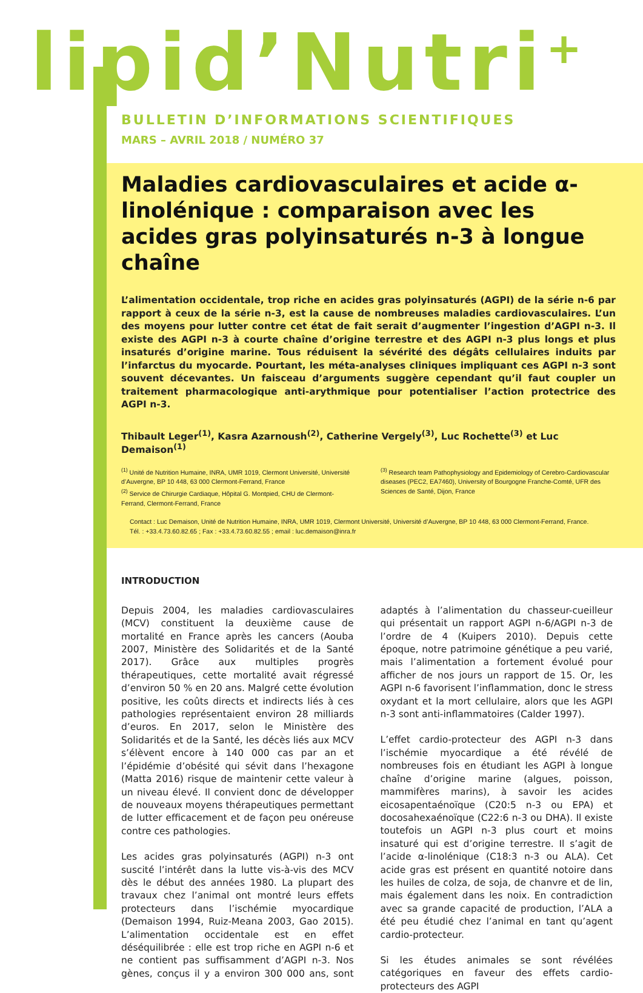lipid’Nutri<sup>+</sup>
BULLETIN D’INFORMATIONS SCIENTIFIQUES
MARS – AVRIL 2018 / NUMÉRO 37
Maladies cardiovasculaires et acide α-linolénique : comparaison avec les acides gras polyinsaturés n-3 à longue chaîne
L’alimentation occidentale, trop riche en acides gras polyinsaturés (AGPI) de la série n-6 par rapport à ceux de la série n-3, est la cause de nombreuses maladies cardiovasculaires. L’un des moyens pour lutter contre cet état de fait serait d’augmenter l’ingestion d’AGPI n-3. Il existe des AGPI n-3 à courte chaîne d’origine terrestre et des AGPI n-3 plus longs et plus insaturés d’origine marine. Tous réduisent la sévérité des dégâts cellulaires induits par l’infarctus du myocarde. Pourtant, les méta-analyses cliniques impliquant ces AGPI n-3 sont souvent décevantes. Un faisceau d’arguments suggère cependant qu’il faut coupler un traitement pharmacologique anti-arythmique pour potentialiser l’action protectrice des AGPI n-3.
Thibault Leger<sup>(1)</sup>, Kasra Azarnoush<sup>(2)</sup>, Catherine Vergely<sup>(3)</sup>, Luc Rochette<sup>(3)</sup> et Luc Demaison<sup>(1)</sup>
<sup>(1)</sup> Unité de Nutrition Humaine, INRA, UMR 1019, Clermont Université, Université d’Auvergne, BP 10 448, 63 000 Clermont-Ferrand, France
<sup>(2)</sup> Service de Chirurgie Cardiaque, Hôpital G. Montpied, CHU de Clermont-Ferrand, Clermont-Ferrand, France
<sup>(3)</sup> Research team Pathophysiology and Epidemiology of Cerebro-Cardiovascular diseases (PEC2, EA7460), University of Bourgogne Franche-Comté, UFR des Sciences de Santé, Dijon, France
Contact : Luc Demaison, Unité de Nutrition Humaine, INRA, UMR 1019, Clermont Université, Université d’Auvergne, BP 10 448, 63 000 Clermont-Ferrand, France.
Tél. : +33.4.73.60.82.65 ; Fax : +33.4.73.60.82.55 ; email : luc.demaison@inra.fr
INTRODUCTION
Depuis 2004, les maladies cardiovasculaires (MCV) constituent la deuxième cause de mortalité en France après les cancers (Aouba 2007, Ministère des Solidarités et de la Santé 2017). Grâce aux multiples progrès thérapeutiques, cette mortalité avait régressé d’environ 50 % en 20 ans. Malgré cette évolution positive, les coûts directs et indirects liés à ces pathologies représentaient environ 28 milliards d’euros. En 2017, selon le Ministère des Solidarités et de la Santé, les décès liés aux MCV s’élèvent encore à 140 000 cas par an et l’épidémie d’obésité qui sévit dans l’hexagone (Matta 2016) risque de maintenir cette valeur à un niveau élevé. Il convient donc de développer de nouveaux moyens thérapeutiques permettant de lutter efficacement et de façon peu onéreuse contre ces pathologies.
Les acides gras polyinsaturés (AGPI) n-3 ont suscité l’intérêt dans la lutte vis-à-vis des MCV dès le début des années 1980. La plupart des travaux chez l’animal ont montré leurs effets protecteurs dans l’ischémie myocardique (Demaison 1994, Ruiz-Meana 2003, Gao 2015). L’alimentation occidentale est en effet déséquilibrée : elle est trop riche en AGPI n-6 et ne contient pas suffisamment d’AGPI n-3. Nos gènes, conçus il y a environ 300 000 ans, sont adaptés à l’alimentation du chasseur-cueilleur qui présentait un rapport AGPI n-6/AGPI n-3 de l’ordre de 4 (Kuipers 2010). Depuis cette époque, notre patrimoine génétique a peu varié, mais l’alimentation a fortement évolué pour afficher de nos jours un rapport de 15. Or, les AGPI n-6 favorisent l’inflammation, donc le stress oxydant et la mort cellulaire, alors que les AGPI n-3 sont anti-inflammatoires (Calder 1997).
L’effet cardio-protecteur des AGPI n-3 dans l’ischémie myocardique a été révélé de nombreuses fois en étudiant les AGPI à longue chaîne d’origine marine (algues, poisson, mammifères marins), à savoir les acides eicosapentaénoïque (C20:5 n-3 ou EPA) et docosahexaénoïque (C22:6 n-3 ou DHA). Il existe toutefois un AGPI n-3 plus court et moins insaturé qui est d’origine terrestre. Il s’agit de l’acide α-linolénique (C18:3 n-3 ou ALA). Cet acide gras est présent en quantité notoire dans les huiles de colza, de soja, de chanvre et de lin, mais également dans les noix. En contradiction avec sa grande capacité de production, l’ALA a été peu étudié chez l’animal en tant qu’agent cardio-protecteur.
Si les études animales se sont révélées catégoriques en faveur des effets cardio-protecteurs des AGPI